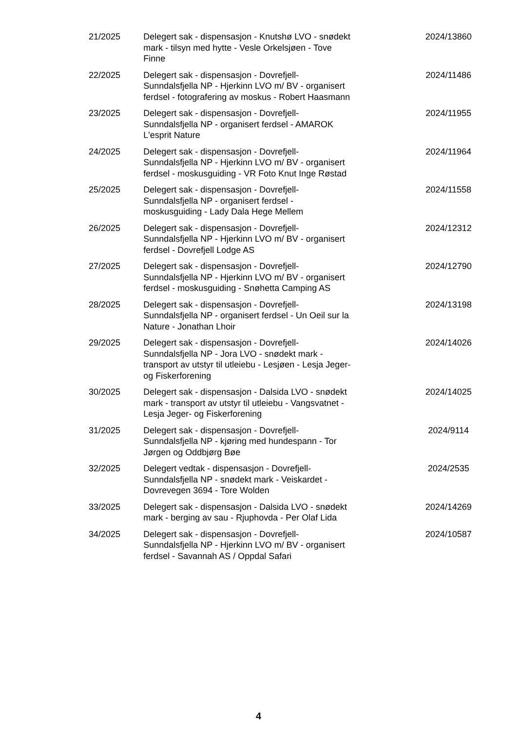| 21/2025 | Delegert sak - dispensasjon - Knutshø LVO - snødekt mark - tilsyn med hytte - Vesle Orkelsjøen - Tove Finne | 2024/13860 |
| 22/2025 | Delegert sak - dispensasjon - Dovrefjell-Sunndalsfjella NP - Hjerkinn LVO m/ BV - organisert ferdsel - fotografering av moskus - Robert Haasmann | 2024/11486 |
| 23/2025 | Delegert sak - dispensasjon - Dovrefjell-Sunndalsfjella NP - organisert ferdsel - AMAROK L'esprit Nature | 2024/11955 |
| 24/2025 | Delegert sak - dispensasjon - Dovrefjell-Sunndalsfjella NP - Hjerkinn LVO m/ BV - organisert ferdsel - moskusguiding - VR Foto Knut Inge Røstad | 2024/11964 |
| 25/2025 | Delegert sak - dispensasjon - Dovrefjell-Sunndalsfjella NP - organisert ferdsel - moskusguiding - Lady Dala Hege Mellem | 2024/11558 |
| 26/2025 | Delegert sak - dispensasjon - Dovrefjell-Sunndalsfjella NP - Hjerkinn LVO m/ BV - organisert ferdsel - Dovrefjell Lodge AS | 2024/12312 |
| 27/2025 | Delegert sak - dispensasjon - Dovrefjell-Sunndalsfjella NP - Hjerkinn LVO m/ BV - organisert ferdsel - moskusguiding - Snøhetta Camping AS | 2024/12790 |
| 28/2025 | Delegert sak - dispensasjon - Dovrefjell-Sunndalsfjella NP - organisert ferdsel - Un Oeil sur la Nature - Jonathan Lhoir | 2024/13198 |
| 29/2025 | Delegert sak - dispensasjon - Dovrefjell-Sunndalsfjella NP - Jora LVO - snødekt mark - transport av utstyr til utleiebu - Lesjøen - Lesja Jeger- og Fiskerforening | 2024/14026 |
| 30/2025 | Delegert sak - dispensasjon - Dalsida LVO - snødekt mark - transport av utstyr til utleiebu - Vangsvatnet - Lesja Jeger- og Fiskerforening | 2024/14025 |
| 31/2025 | Delegert sak - dispensasjon - Dovrefjell-Sunndalsfjella NP - kjøring med hundespann - Tor Jørgen og Oddbjørg Bøe | 2024/9114 |
| 32/2025 | Delegert vedtak - dispensasjon - Dovrefjell-Sunndalsfjella NP - snødekt mark - Veiskardet - Dovrevegen 3694 - Tore Wolden | 2024/2535 |
| 33/2025 | Delegert sak - dispensasjon - Dalsida LVO - snødekt mark - berging av sau - Rjuphovda - Per Olaf Lida | 2024/14269 |
| 34/2025 | Delegert sak - dispensasjon - Dovrefjell-Sunndalsfjella NP - Hjerkinn LVO m/ BV - organisert ferdsel - Savannah AS / Oppdal Safari | 2024/10587 |
4